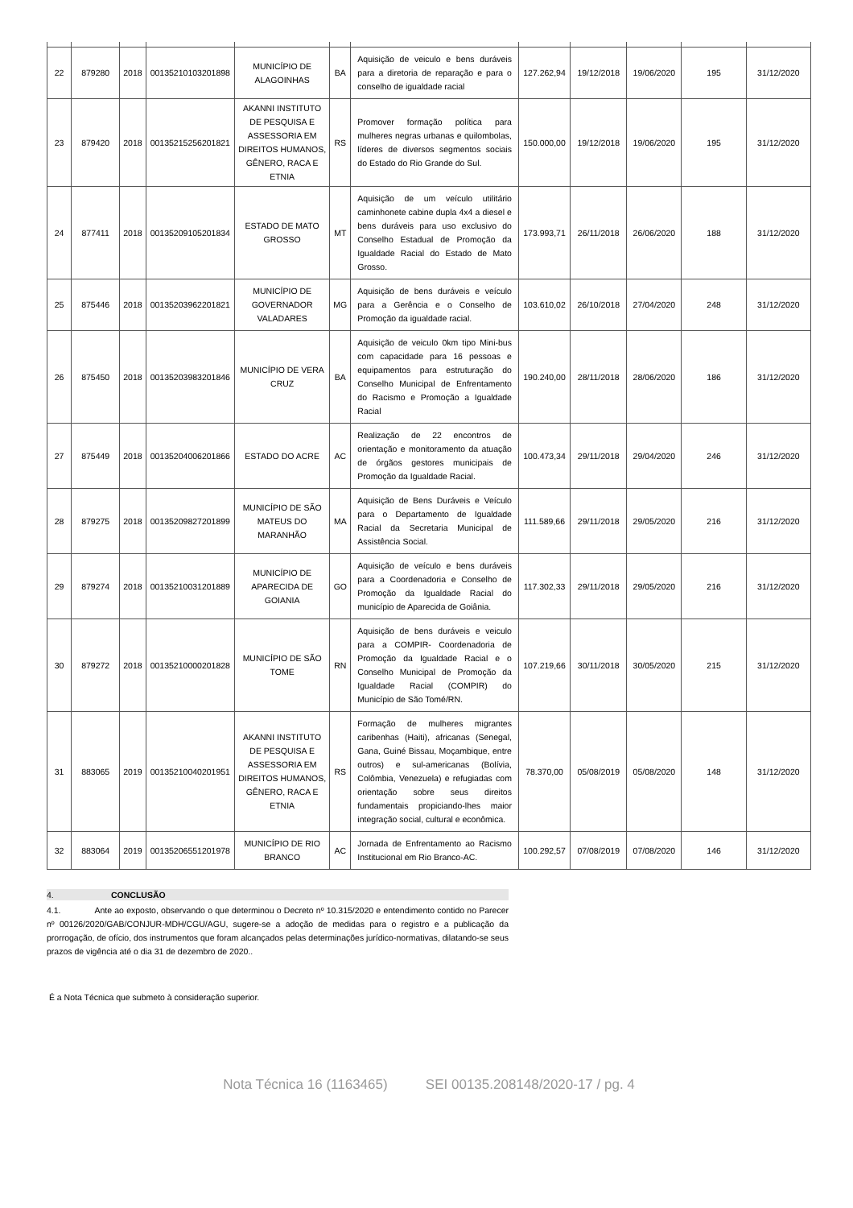| 22 | 879280 | 2018 | 00135210103201898 | MUNICÍPIO DE ALAGOINHAS | BA | Aquisição de veiculo e bens duráveis para a diretoria de reparação e para o conselho de igualdade racial | 127.262,94 | 19/12/2018 | 19/06/2020 | 195 | 31/12/2020 |
| 23 | 879420 | 2018 | 00135215256201821 | AKANNI INSTITUTO DE PESQUISA E ASSESSORIA EM DIREITOS HUMANOS, GÊNERO, RACA E ETNIA | RS | Promover formação política para mulheres negras urbanas e quilombolas, líderes de diversos segmentos sociais do Estado do Rio Grande do Sul. | 150.000,00 | 19/12/2018 | 19/06/2020 | 195 | 31/12/2020 |
| 24 | 877411 | 2018 | 00135209105201834 | ESTADO DE MATO GROSSO | MT | Aquisição de um veículo utilitário caminhonete cabine dupla 4x4 a diesel e bens duráveis para uso exclusivo do Conselho Estadual de Promoção da Igualdade Racial do Estado de Mato Grosso. | 173.993,71 | 26/11/2018 | 26/06/2020 | 188 | 31/12/2020 |
| 25 | 875446 | 2018 | 00135203962201821 | MUNICÍPIO DE GOVERNADOR VALADARES | MG | Aquisição de bens duráveis e veículo para a Gerência e o Conselho de Promoção da igualdade racial. | 103.610,02 | 26/10/2018 | 27/04/2020 | 248 | 31/12/2020 |
| 26 | 875450 | 2018 | 00135203983201846 | MUNICÍPIO DE VERA CRUZ | BA | Aquisição de veiculo 0km tipo Mini-bus com capacidade para 16 pessoas e equipamentos para estruturação do Conselho Municipal de Enfrentamento do Racismo e Promoção a Igualdade Racial | 190.240,00 | 28/11/2018 | 28/06/2020 | 186 | 31/12/2020 |
| 27 | 875449 | 2018 | 00135204006201866 | ESTADO DO ACRE | AC | Realização de 22 encontros de orientação e monitoramento da atuação de órgãos gestores municipais de Promoção da Igualdade Racial. | 100.473,34 | 29/11/2018 | 29/04/2020 | 246 | 31/12/2020 |
| 28 | 879275 | 2018 | 00135209827201899 | MUNICÍPIO DE SÃO MATEUS DO MARANHÃO | MA | Aquisição de Bens Duráveis e Veículo para o Departamento de Igualdade Racial da Secretaria Municipal de Assistência Social. | 111.589,66 | 29/11/2018 | 29/05/2020 | 216 | 31/12/2020 |
| 29 | 879274 | 2018 | 00135210031201889 | MUNICÍPIO DE APARECIDA DE GOIANIA | GO | Aquisição de veículo e bens duráveis para a Coordenadoria e Conselho de Promoção da Igualdade Racial do município de Aparecida de Goiânia. | 117.302,33 | 29/11/2018 | 29/05/2020 | 216 | 31/12/2020 |
| 30 | 879272 | 2018 | 00135210000201828 | MUNICÍPIO DE SÃO TOME | RN | Aquisição de bens duráveis e veiculo para a COMPIR- Coordenadoria de Promoção da Igualdade Racial e o Conselho Municipal de Promoção da Igualdade Racial (COMPIR) do Município de São Tomé/RN. | 107.219,66 | 30/11/2018 | 30/05/2020 | 215 | 31/12/2020 |
| 31 | 883065 | 2019 | 00135210040201951 | AKANNI INSTITUTO DE PESQUISA E ASSESSORIA EM DIREITOS HUMANOS, GÊNERO, RACA E ETNIA | RS | Formação de mulheres migrantes caribenhas (Haiti), africanas (Senegal, Gana, Guiné Bissau, Moçambique, entre outros) e sul-americanas (Bolívia, Colômbia, Venezuela) e refugiadas com orientação sobre seus direitos fundamentais propiciando-lhes maior integração social, cultural e econômica. | 78.370,00 | 05/08/2019 | 05/08/2020 | 148 | 31/12/2020 |
| 32 | 883064 | 2019 | 00135206551201978 | MUNICÍPIO DE RIO BRANCO | AC | Jornada de Enfrentamento ao Racismo Institucional em Rio Branco-AC. | 100.292,57 | 07/08/2019 | 07/08/2020 | 146 | 31/12/2020 |
4. CONCLUSÃO
4.1. Ante ao exposto, observando o que determinou o Decreto nº 10.315/2020 e entendimento contido no Parecer nº 00126/2020/GAB/CONJUR-MDH/CGU/AGU, sugere-se a adoção de medidas para o registro e a publicação da prorrogação, de ofício, dos instrumentos que foram alcançados pelas determinações jurídico-normativas, dilatando-se seus prazos de vigência até o dia 31 de dezembro de 2020..
É a Nota Técnica que submeto à consideração superior.
Nota Técnica 16 (1163465) SEI 00135.208148/2020-17 / pg. 4